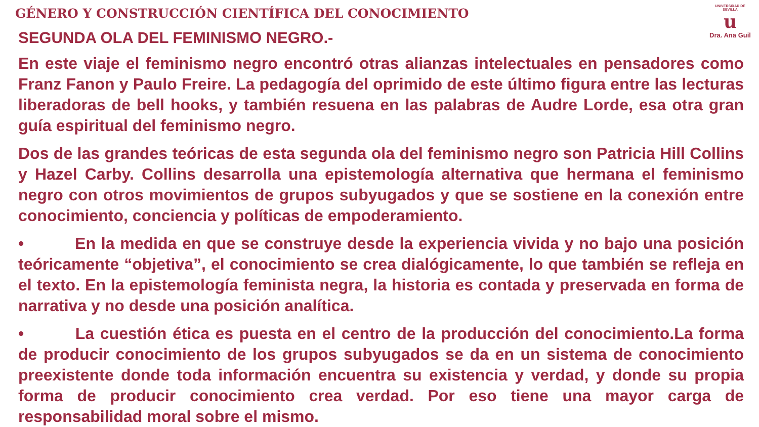GÉNERO Y CONSTRUCCIÓN CIENTÍFICA DEL CONOCIMIENTO
UNIVERSIDAD DE SEVILLA
u
Dra. Ana Guil
SEGUNDA OLA DEL FEMINISMO NEGRO.-
En este viaje el feminismo negro encontró otras alianzas intelectuales en pensadores como Franz Fanon y Paulo Freire. La pedagogía del oprimido de este último figura entre las lecturas liberadoras de bell hooks, y también resuena en las palabras de Audre Lorde, esa otra gran guía espiritual del feminismo negro.
Dos de las grandes teóricas de esta segunda ola del feminismo negro son Patricia Hill Collins y Hazel Carby. Collins desarrolla una epistemología alternativa que hermana el feminismo negro con otros movimientos de grupos subyugados y que se sostiene en la conexión entre conocimiento, conciencia y políticas de empoderamiento.
• En la medida en que se construye desde la experiencia vivida y no bajo una posición teóricamente “objetiva”, el conocimiento se crea dialógicamente, lo que también se refleja en el texto. En la epistemología feminista negra, la historia es contada y preservada en forma de narrativa y no desde una posición analítica.
• La cuestión ética es puesta en el centro de la producción del conocimiento.La forma de producir conocimiento de los grupos subyugados se da en un sistema de conocimiento preexistente donde toda información encuentra su existencia y verdad, y donde su propia forma de producir conocimiento crea verdad. Por eso tiene una mayor carga de responsabilidad moral sobre el mismo.